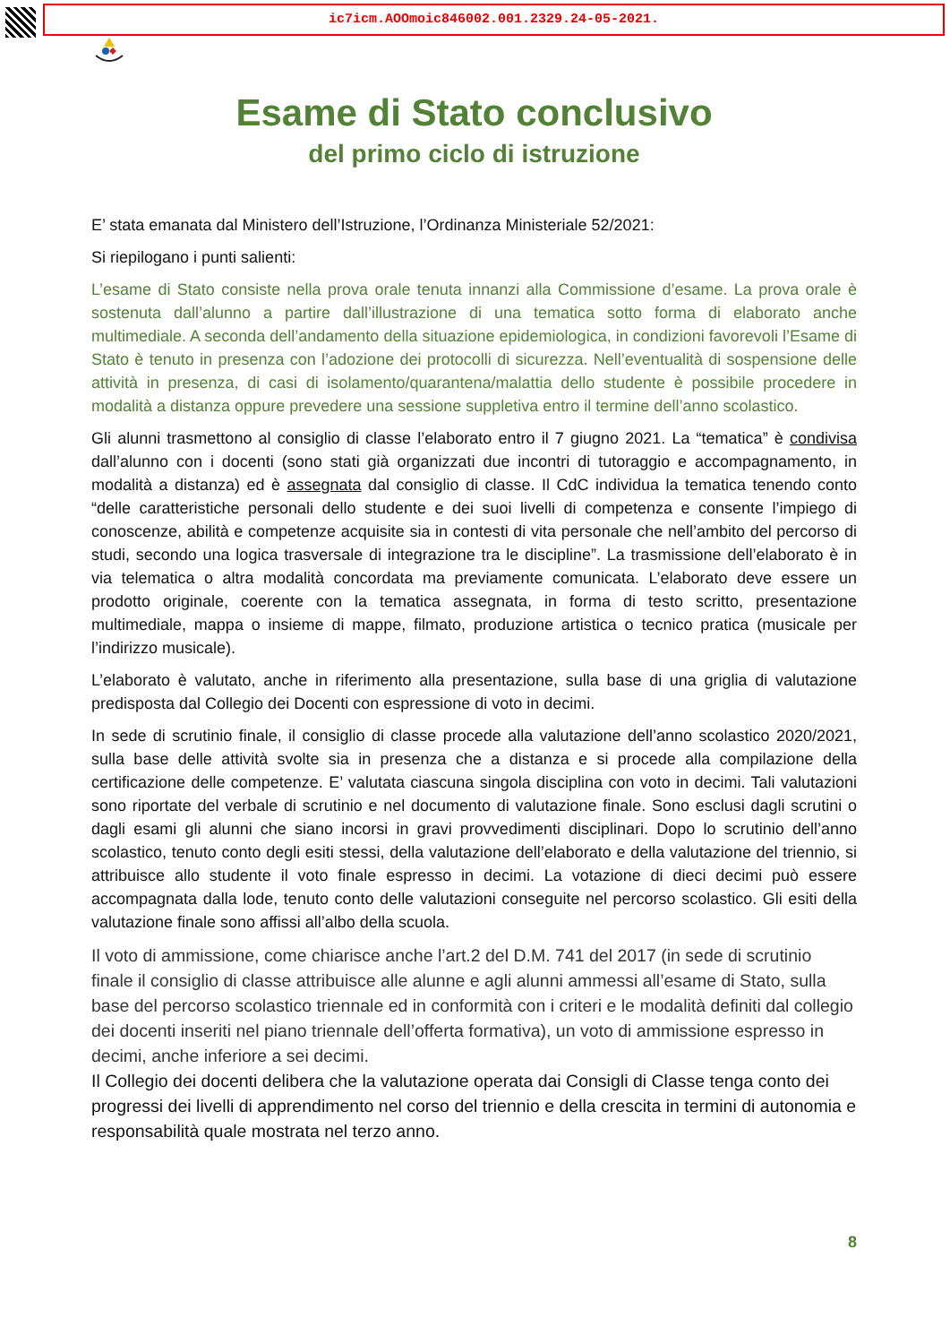ic7icm.AOOmoic846002.001.2329.24-05-2021.
Esame di Stato conclusivo
del primo ciclo di istruzione
E’ stata emanata dal Ministero dell’Istruzione, l’Ordinanza Ministeriale 52/2021:
Si riepilogano i punti salienti:
L’esame di Stato consiste nella prova orale tenuta innanzi alla Commissione d’esame. La prova orale è sostenuta dall’alunno a partire dall’illustrazione di una tematica sotto forma di elaborato anche multimediale. A seconda dell’andamento della situazione epidemiologica, in condizioni favorevoli l’Esame di Stato è tenuto in presenza con l’adozione dei protocolli di sicurezza. Nell’eventualità di sospensione delle attività in presenza, di casi di isolamento/quarantena/malattia dello studente è possibile procedere in modalità a distanza oppure prevedere una sessione suppletiva entro il termine dell’anno scolastico.
Gli alunni trasmettono al consiglio di classe l’elaborato entro il 7 giugno 2021. La “tematica” è condivisa dall’alunno con i docenti (sono stati già organizzati due incontri di tutoraggio e accompagnamento, in modalità a distanza) ed è assegnata dal consiglio di classe. Il CdC individua la tematica tenendo conto “delle caratteristiche personali dello studente e dei suoi livelli di competenza e consente l’impiego di conoscenze, abilità e competenze acquisite sia in contesti di vita personale che nell’ambito del percorso di studi, secondo una logica trasversale di integrazione tra le discipline”. La trasmissione dell’elaborato è in via telematica o altra modalità concordata ma previamente comunicata. L’elaborato deve essere un prodotto originale, coerente con la tematica assegnata, in forma di testo scritto, presentazione multimediale, mappa o insieme di mappe, filmato, produzione artistica o tecnico pratica (musicale per l’indirizzo musicale).
L’elaborato è valutato, anche in riferimento alla presentazione, sulla base di una griglia di valutazione predisposta dal Collegio dei Docenti con espressione di voto in decimi.
In sede di scrutinio finale, il consiglio di classe procede alla valutazione dell’anno scolastico 2020/2021, sulla base delle attività svolte sia in presenza che a distanza e si procede alla compilazione della certificazione delle competenze. E’ valutata ciascuna singola disciplina con voto in decimi. Tali valutazioni sono riportate del verbale di scrutinio e nel documento di valutazione finale. Sono esclusi dagli scrutini o dagli esami gli alunni che siano incorsi in gravi provvedimenti disciplinari. Dopo lo scrutinio dell’anno scolastico, tenuto conto degli esiti stessi, della valutazione dell’elaborato e della valutazione del triennio, si attribuisce allo studente il voto finale espresso in decimi. La votazione di dieci decimi può essere accompagnata dalla lode, tenuto conto delle valutazioni conseguite nel percorso scolastico. Gli esiti della valutazione finale sono affissi all’albo della scuola.
Il voto di ammissione, come chiarisce anche l’art.2 del D.M. 741 del 2017 (in sede di scrutinio finale il consiglio di classe attribuisce alle alunne e agli alunni ammessi all’esame di Stato, sulla base del percorso scolastico triennale ed in conformità con i criteri e le modalità definiti dal collegio dei docenti inseriti nel piano triennale dell’offerta formativa), un voto di ammissione espresso in decimi, anche inferiore a sei decimi.
Il Collegio dei docenti delibera che la valutazione operata dai Consigli di Classe tenga conto dei progressi dei livelli di apprendimento nel corso del triennio e della crescita in termini di autonomia e responsabilità quale mostrata nel terzo anno.
8